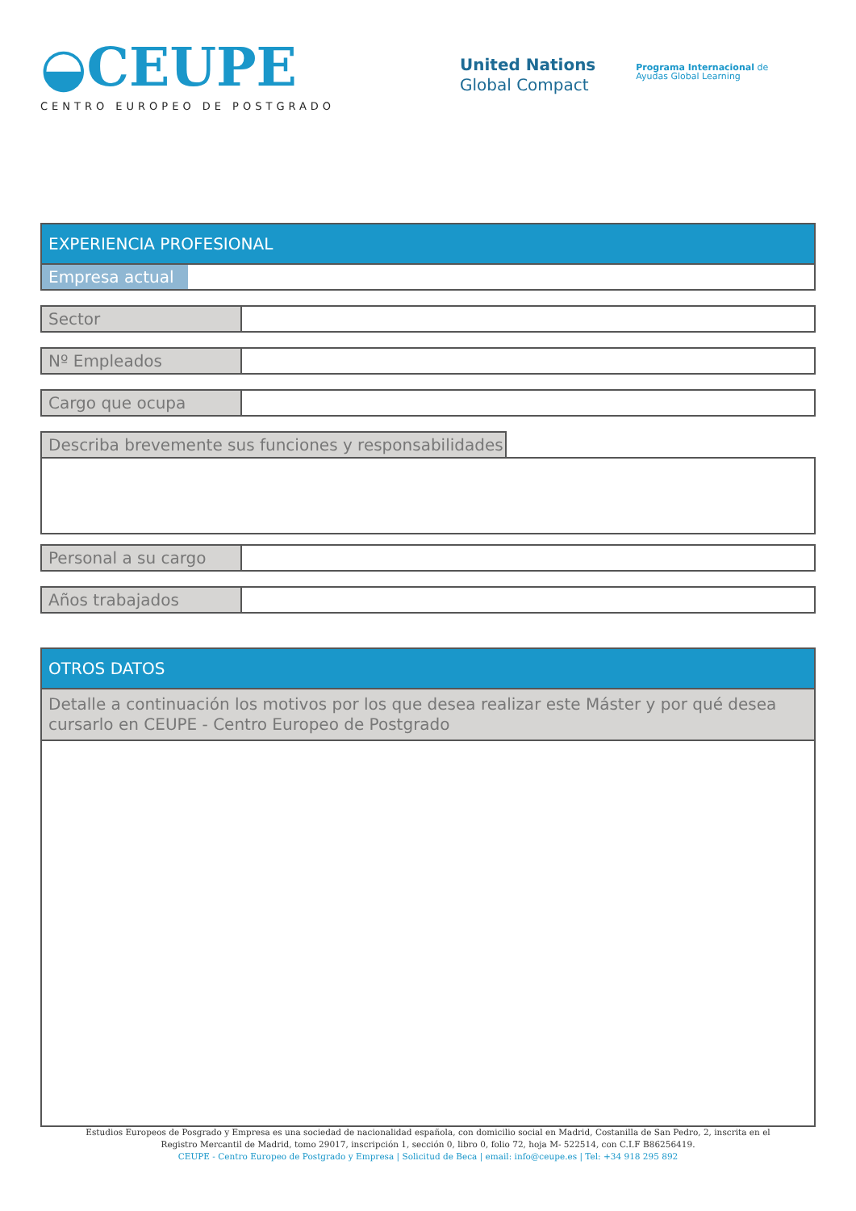◒CEUPE
CENTRO EUROPEO DE POSTGRADO
United Nations
Global Compact
Programa Internacional de
Ayudas Global Learning
EXPERIENCIA PROFESIONAL
Empresa actual
Sector
Nº Empleados
Cargo que ocupa
Describa brevemente sus funciones y responsabilidades
Personal a su cargo
Años trabajados
OTROS DATOS
Detalle a continuación los motivos por los que desea realizar este Máster y por qué desea cursarlo en CEUPE - Centro Europeo de Postgrado
Estudios Europeos de Posgrado y Empresa es una sociedad de nacionalidad española, con domicilio social en Madrid, Costanilla de San Pedro, 2, inscrita en el
Registro Mercantil de Madrid, tomo 29017, inscripción 1, sección 0, libro 0, folio 72, hoja M- 522514, con C.I.F B86256419.
CEUPE - Centro Europeo de Postgrado y Empresa | Solicitud de Beca | email: info@ceupe.es | Tel: +34 918 295 892